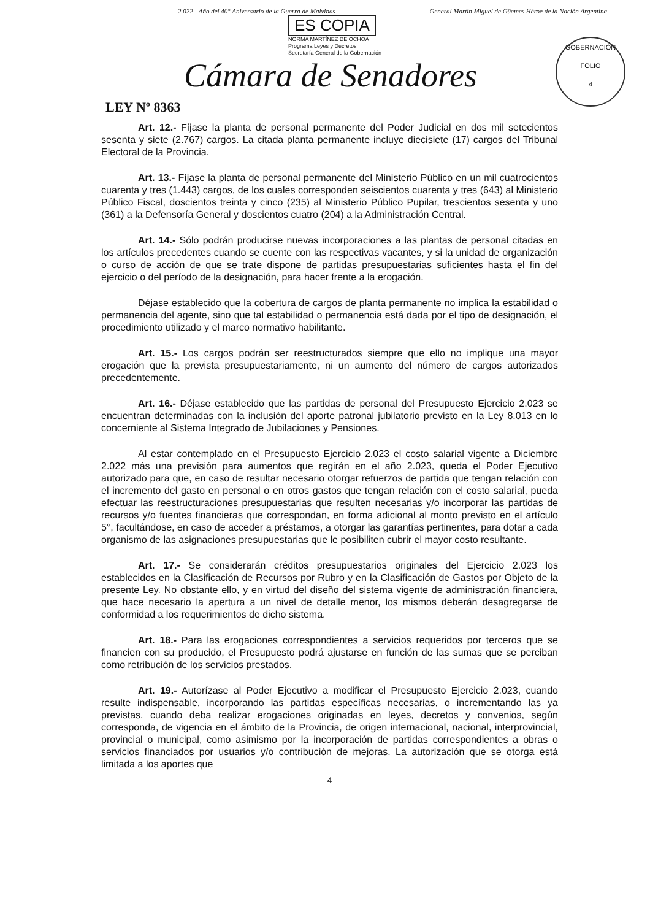2.022 - Año del 40° Aniversario de la Guerra de Malvinas General Martín Miguel de Güemes Héroe de la Nación Argentina
ES COPIA
NORMA MARTÍNEZ DE OCHOA
Programa Leyes y Decretos
Secretaría General de la Gobernación
GOBERNACIÓN
FOLIO
4
Cámara de Senadores
LEY Nº 8363
Art. 12.- Fíjase la planta de personal permanente del Poder Judicial en dos mil setecientos sesenta y siete (2.767) cargos. La citada planta permanente incluye diecisiete (17) cargos del Tribunal Electoral de la Provincia.
Art. 13.- Fíjase la planta de personal permanente del Ministerio Público en un mil cuatrocientos cuarenta y tres (1.443) cargos, de los cuales corresponden seiscientos cuarenta y tres (643) al Ministerio Público Fiscal, doscientos treinta y cinco (235) al Ministerio Público Pupilar, trescientos sesenta y uno (361) a la Defensoría General y doscientos cuatro (204) a la Administración Central.
Art. 14.- Sólo podrán producirse nuevas incorporaciones a las plantas de personal citadas en los artículos precedentes cuando se cuente con las respectivas vacantes, y si la unidad de organización o curso de acción de que se trate dispone de partidas presupuestarias suficientes hasta el fin del ejercicio o del período de la designación, para hacer frente a la erogación.
Déjase establecido que la cobertura de cargos de planta permanente no implica la estabilidad o permanencia del agente, sino que tal estabilidad o permanencia está dada por el tipo de designación, el procedimiento utilizado y el marco normativo habilitante.
Art. 15.- Los cargos podrán ser reestructurados siempre que ello no implique una mayor erogación que la prevista presupuestariamente, ni un aumento del número de cargos autorizados precedentemente.
Art. 16.- Déjase establecido que las partidas de personal del Presupuesto Ejercicio 2.023 se encuentran determinadas con la inclusión del aporte patronal jubilatorio previsto en la Ley 8.013 en lo concerniente al Sistema Integrado de Jubilaciones y Pensiones.
Al estar contemplado en el Presupuesto Ejercicio 2.023 el costo salarial vigente a Diciembre 2.022 más una previsión para aumentos que regirán en el año 2.023, queda el Poder Ejecutivo autorizado para que, en caso de resultar necesario otorgar refuerzos de partida que tengan relación con el incremento del gasto en personal o en otros gastos que tengan relación con el costo salarial, pueda efectuar las reestructuraciones presupuestarias que resulten necesarias y/o incorporar las partidas de recursos y/o fuentes financieras que correspondan, en forma adicional al monto previsto en el artículo 5°, facultándose, en caso de acceder a préstamos, a otorgar las garantías pertinentes, para dotar a cada organismo de las asignaciones presupuestarias que le posibiliten cubrir el mayor costo resultante.
Art. 17.- Se considerarán créditos presupuestarios originales del Ejercicio 2.023 los establecidos en la Clasificación de Recursos por Rubro y en la Clasificación de Gastos por Objeto de la presente Ley. No obstante ello, y en virtud del diseño del sistema vigente de administración financiera, que hace necesario la apertura a un nivel de detalle menor, los mismos deberán desagregarse de conformidad a los requerimientos de dicho sistema.
Art. 18.- Para las erogaciones correspondientes a servicios requeridos por terceros que se financien con su producido, el Presupuesto podrá ajustarse en función de las sumas que se perciban como retribución de los servicios prestados.
Art. 19.- Autorízase al Poder Ejecutivo a modificar el Presupuesto Ejercicio 2.023, cuando resulte indispensable, incorporando las partidas específicas necesarias, o incrementando las ya previstas, cuando deba realizar erogaciones originadas en leyes, decretos y convenios, según corresponda, de vigencia en el ámbito de la Provincia, de origen internacional, nacional, interprovincial, provincial o municipal, como asimismo por la incorporación de partidas correspondientes a obras o servicios financiados por usuarios y/o contribución de mejoras. La autorización que se otorga está limitada a los aportes que
4